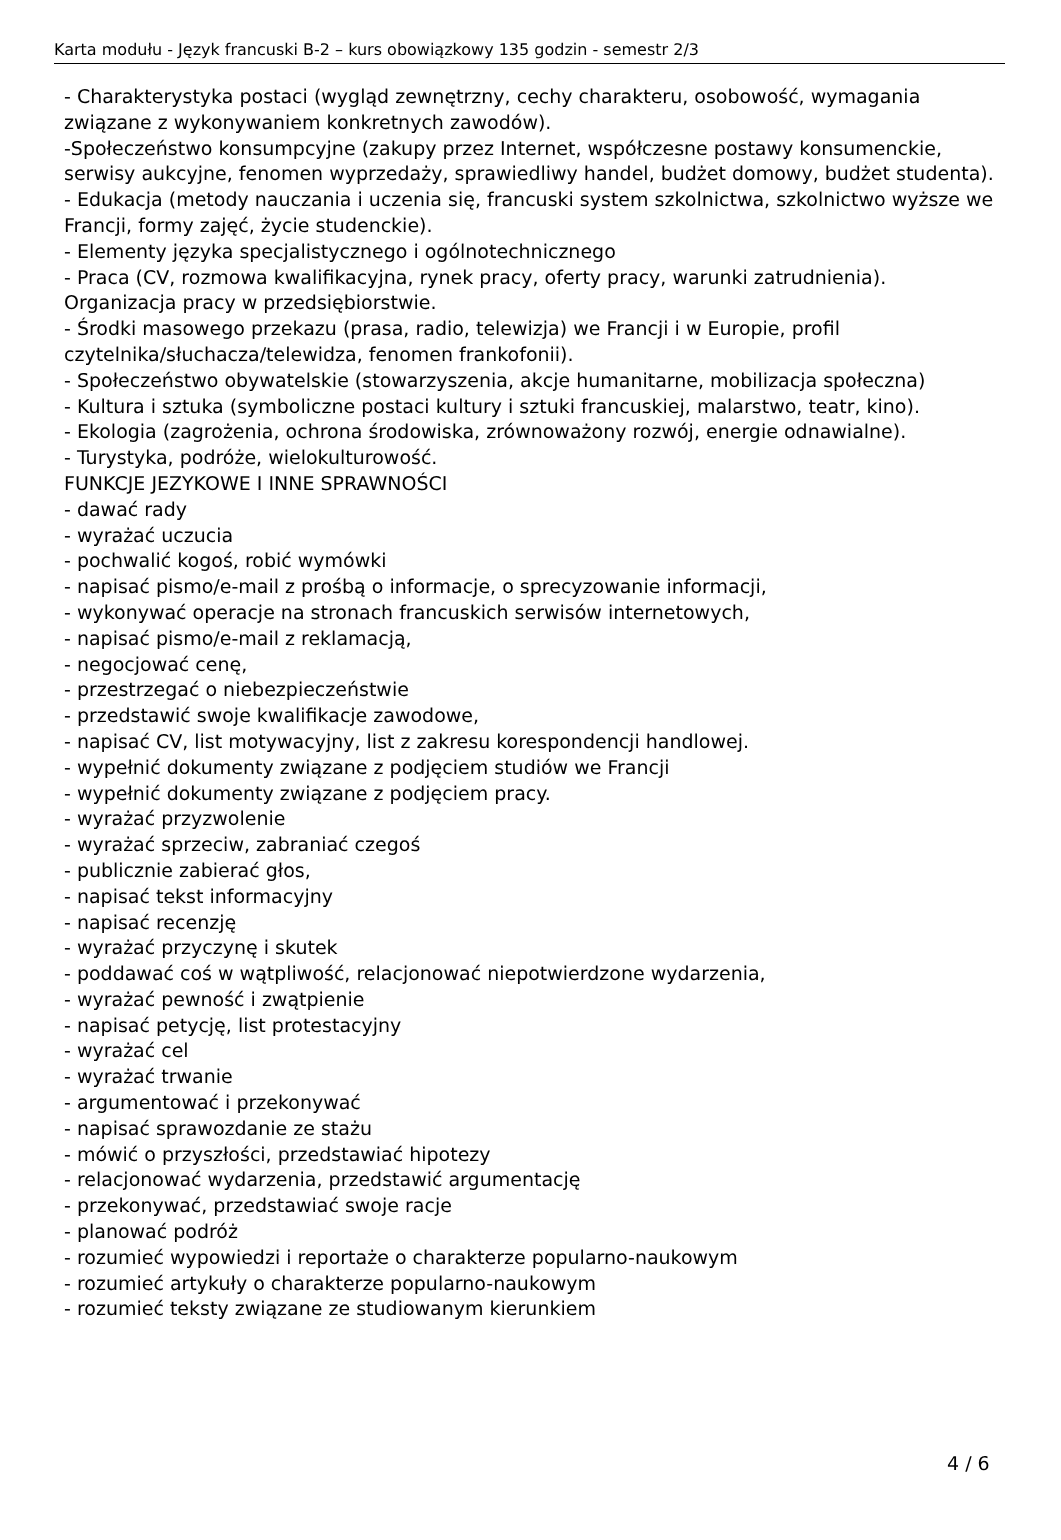Karta modułu - Język francuski B-2 – kurs obowiązkowy 135 godzin - semestr 2/3
- Charakterystyka postaci (wygląd zewnętrzny, cechy charakteru, osobowość, wymagania związane z wykonywaniem konkretnych zawodów).
-Społeczeństwo konsumpcyjne (zakupy przez Internet, współczesne postawy konsumenckie, serwisy aukcyjne, fenomen wyprzedaży, sprawiedliwy handel, budżet domowy, budżet studenta).
- Edukacja (metody nauczania i uczenia się, francuski system szkolnictwa, szkolnictwo wyższe we Francji, formy zajęć, życie studenckie).
- Elementy języka specjalistycznego i ogólnotechnicznego
- Praca (CV, rozmowa kwalifikacyjna, rynek pracy, oferty pracy, warunki zatrudnienia). Organizacja pracy w przedsiębiorstwie.
- Środki masowego przekazu (prasa, radio, telewizja) we Francji i w Europie, profil czytelnika/słuchacza/telewidza, fenomen frankofonii).
- Społeczeństwo obywatelskie (stowarzyszenia, akcje humanitarne, mobilizacja społeczna)
- Kultura i sztuka (symboliczne postaci kultury i sztuki francuskiej, malarstwo, teatr, kino).
- Ekologia (zagrożenia, ochrona środowiska, zrównoważony rozwój, energie odnawialne).
- Turystyka, podróże, wielokulturowość.
FUNKCJE JEZYKOWE I INNE SPRAWNOŚCI
- dawać rady
- wyrażać uczucia
- pochwalić kogoś, robić wymówki
- napisać pismo/e-mail z prośbą o informacje, o sprecyzowanie informacji,
- wykonywać operacje na stronach francuskich serwisów internetowych,
- napisać pismo/e-mail z reklamacją,
- negocjować cenę,
- przestrzegać o niebezpieczeństwie
- przedstawić swoje kwalifikacje zawodowe,
- napisać CV, list motywacyjny, list z zakresu korespondencji handlowej.
- wypełnić dokumenty związane z podjęciem studiów we Francji
- wypełnić dokumenty związane z podjęciem pracy.
- wyrażać przyzwolenie
- wyrażać sprzeciw, zabraniać czegoś
- publicznie zabierać głos,
- napisać tekst informacyjny
- napisać recenzję
- wyrażać przyczynę i skutek
- poddawać coś w wątpliwość, relacjonować niepotwierdzone wydarzenia,
- wyrażać pewność i zwątpienie
- napisać petycję, list protestacyjny
- wyrażać cel
- wyrażać trwanie
- argumentować i przekonywać
- napisać sprawozdanie ze stażu
- mówić o przyszłości, przedstawiać hipotezy
- relacjonować wydarzenia, przedstawić argumentację
- przekonywać, przedstawiać swoje racje
- planować podróż
- rozumieć wypowiedzi i reportaże o charakterze popularno-naukowym
- rozumieć artykuły o charakterze popularno-naukowym
- rozumieć teksty związane ze studiowanym kierunkiem
4 / 6